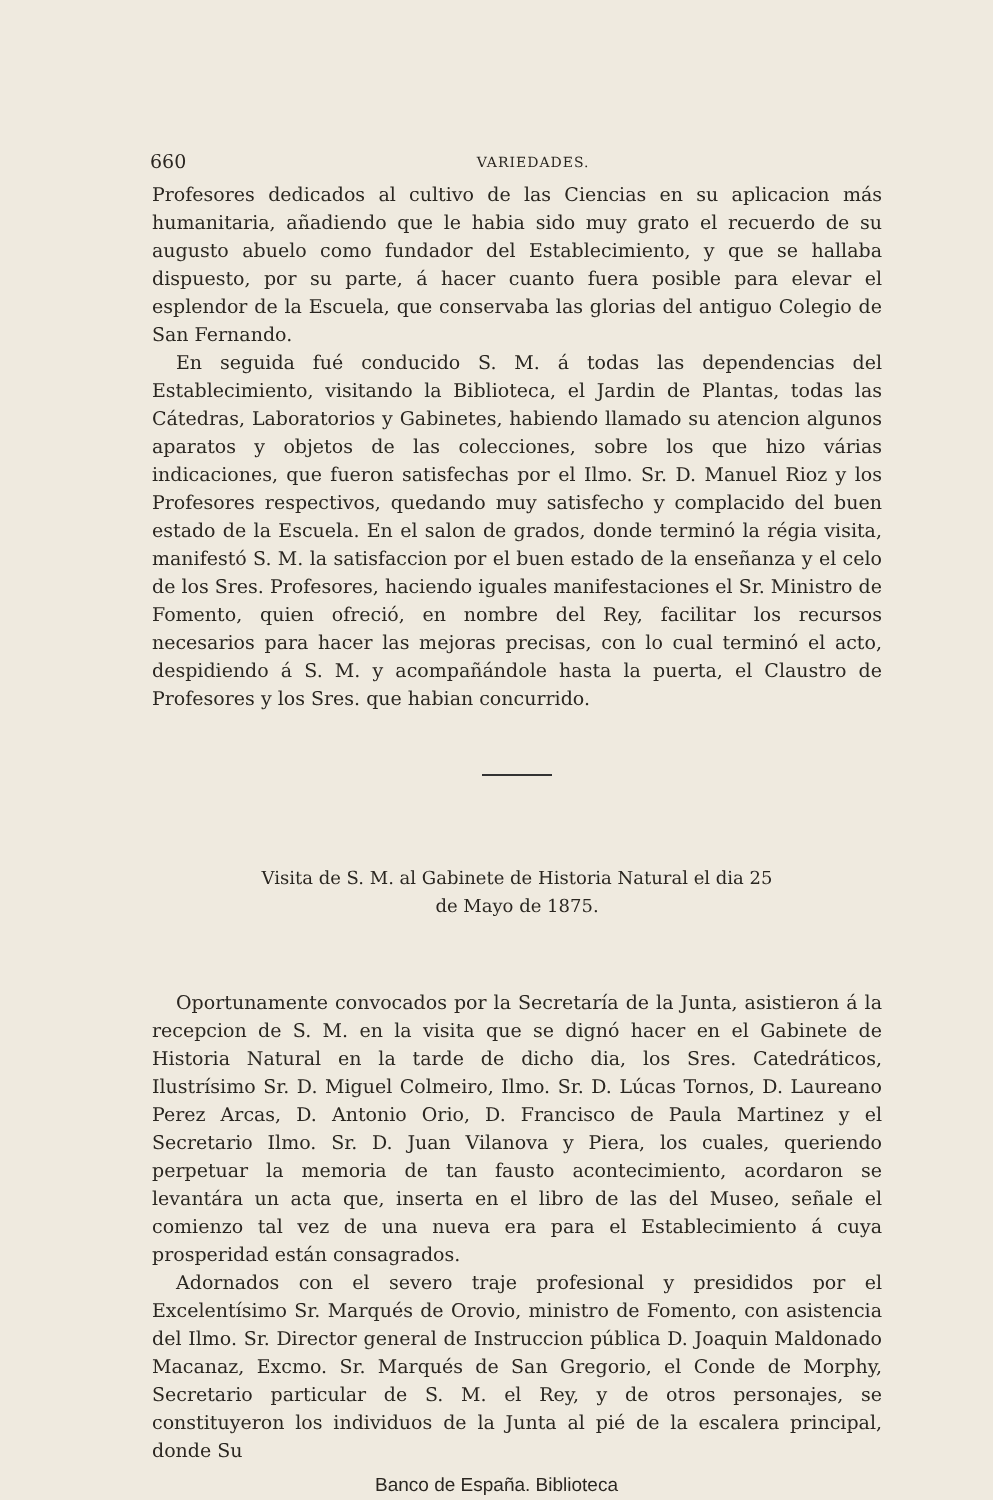660 VARIEDADES.
Profesores dedicados al cultivo de las Ciencias en su aplicacion más humanitaria, añadiendo que le habia sido muy grato el recuerdo de su augusto abuelo como fundador del Establecimiento, y que se hallaba dispuesto, por su parte, á hacer cuanto fuera posible para elevar el esplendor de la Escuela, que conservaba las glorias del antiguo Colegio de San Fernando.
En seguida fué conducido S. M. á todas las dependencias del Establecimiento, visitando la Biblioteca, el Jardin de Plantas, todas las Cátedras, Laboratorios y Gabinetes, habiendo llamado su atencion algunos aparatos y objetos de las colecciones, sobre los que hizo várias indicaciones, que fueron satisfechas por el Ilmo. Sr. D. Manuel Rioz y los Profesores respectivos, quedando muy satisfecho y complacido del buen estado de la Escuela. En el salon de grados, donde terminó la régia visita, manifestó S. M. la satisfaccion por el buen estado de la enseñanza y el celo de los Sres. Profesores, haciendo iguales manifestaciones el Sr. Ministro de Fomento, quien ofreció, en nombre del Rey, facilitar los recursos necesarios para hacer las mejoras precisas, con lo cual terminó el acto, despidiendo á S. M. y acompañándole hasta la puerta, el Claustro de Profesores y los Sres. que habian concurrido.
Visita de S. M. al Gabinete de Historia Natural el dia 25
de Mayo de 1875.
Oportunamente convocados por la Secretaría de la Junta, asistieron á la recepcion de S. M. en la visita que se dignó hacer en el Gabinete de Historia Natural en la tarde de dicho dia, los Sres. Catedráticos, Ilustrísimo Sr. D. Miguel Colmeiro, Ilmo. Sr. D. Lúcas Tornos, D. Laureano Perez Arcas, D. Antonio Orio, D. Francisco de Paula Martinez y el Secretario Ilmo. Sr. D. Juan Vilanova y Piera, los cuales, queriendo perpetuar la memoria de tan fausto acontecimiento, acordaron se levantára un acta que, inserta en el libro de las del Museo, señale el comienzo tal vez de una nueva era para el Establecimiento á cuya prosperidad están consagrados.
Adornados con el severo traje profesional y presididos por el Excelentísimo Sr. Marqués de Orovio, ministro de Fomento, con asistencia del Ilmo. Sr. Director general de Instruccion pública D. Joaquin Maldonado Macanaz, Excmo. Sr. Marqués de San Gregorio, el Conde de Morphy, Secretario particular de S. M. el Rey, y de otros personajes, se constituyeron los individuos de la Junta al pié de la escalera principal, donde Su
Banco de España. Biblioteca